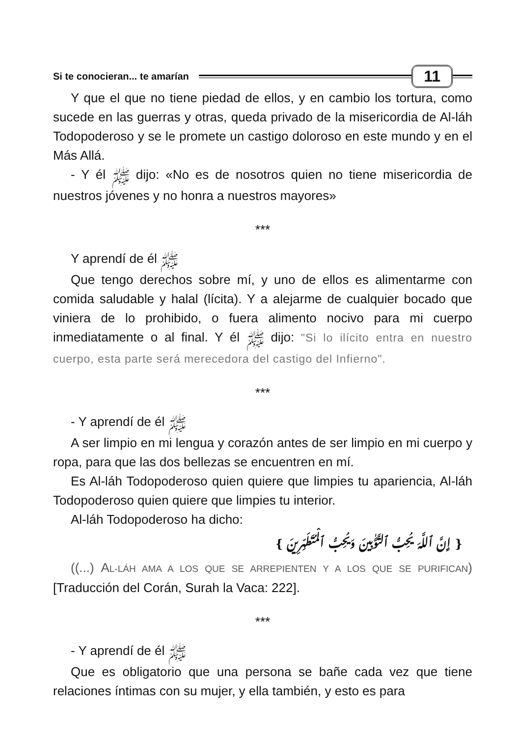Si te conocieran... te amarían 11
Y que el que no tiene piedad de ellos, y en cambio los tortura, como sucede en las guerras y otras, queda privado de la misericordia de Al-láh Todopoderoso y se le promete un castigo doloroso en este mundo y en el Más Allá.
- Y él ﷺ dijo: «No es de nosotros quien no tiene misericordia de nuestros jóvenes y no honra a nuestros mayores»
***
Y aprendí de él ﷺ
Que tengo derechos sobre mí, y uno de ellos es alimentarme con comida saludable y halal (lícita). Y a alejarme de cualquier bocado que viniera de lo prohibido, o fuera alimento nocivo para mi cuerpo inmediatamente o al final. Y él ﷺ dijo: "Si lo ilícito entra en nuestro cuerpo, esta parte será merecedora del castigo del Infierno".
***
- Y aprendí de él ﷺ
A ser limpio en mi lengua y corazón antes de ser limpio en mi cuerpo y ropa, para que las dos bellezas se encuentren en mí.
Es Al-láh Todopoderoso quien quiere que limpies tu apariencia, Al-láh Todopoderoso quien quiere que limpies tu interior.
Al-láh Todopoderoso ha dicho:
{ إِنَّ ٱللَّهَ يُحِبُّ ٱلتَّوَّٰبِينَ وَيُحِبُّ ٱلْمُتَطَهِّرِينَ }
((...) AL-LÁH AMA A LOS QUE SE ARREPIENTEN Y A LOS QUE SE PURIFICAN)[Traducción del Corán, Surah la Vaca: 222].
***
- Y aprendí de él ﷺ
Que es obligatorio que una persona se bañe cada vez que tiene relaciones íntimas con su mujer, y ella también, y esto es para